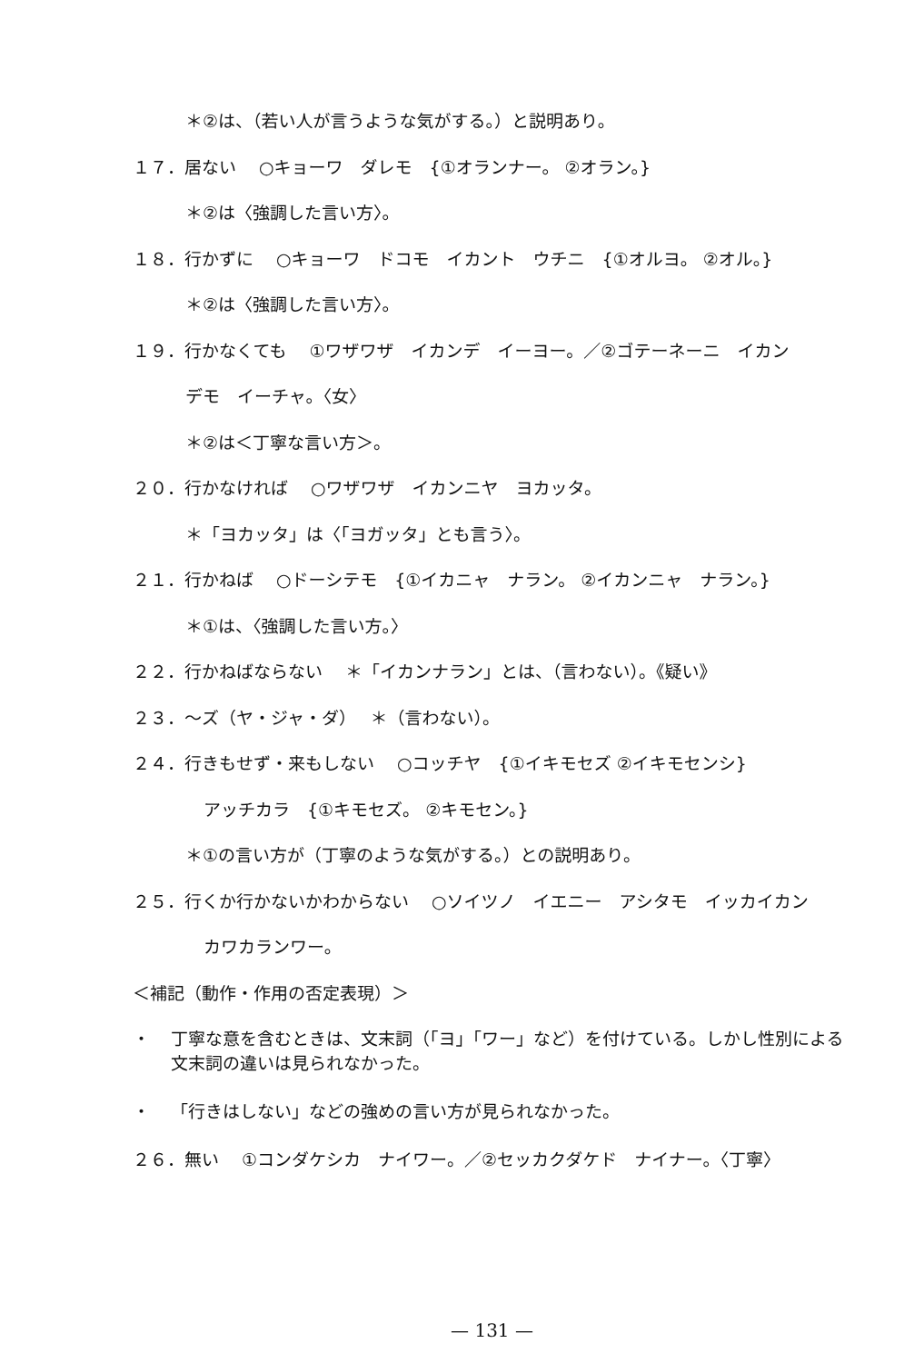＊②は、（若い人が言うような気がする。）と説明あり。
１７．居ない　 ○キョーワ　ダレモ　{①オランナー。 ②オラン。}
＊②は〈強調した言い方〉。
１８．行かずに　 ○キョーワ　ドコモ　イカント　ウチニ　{①オルヨ。 ②オル。}
＊②は〈強調した言い方〉。
１９．行かなくても　 ①ワザワザ　イカンデ　イーヨー。／②ゴテーネーニ　イカン
デモ　イーチャ。〈女〉
＊②は＜丁寧な言い方＞。
２０．行かなければ　 ○ワザワザ　イカンニヤ　ヨカッタ。
＊「ヨカッタ」は〈「ヨガッタ」とも言う〉。
２１．行かねば　 ○ドーシテモ　{①イカニャ　ナラン。 ②イカンニャ　ナラン。}
＊①は、〈強調した言い方。〉
２２．行かねばならない　 ＊「イカンナラン」とは、（言わない）。《疑い》
２３．～ズ（ヤ・ジャ・ダ）　 ＊（言わない）。
２４．行きもせず・来もしない　 ○コッチヤ　{①イキモセズ ②イキモセンシ}
アッチカラ　{①キモセズ。 ②キモセン。}
＊①の言い方が（丁寧のような気がする。）との説明あり。
２５．行くか行かないかわからない　 ○ソイツノ　イエニー　アシタモ　イッカイカン
カワカランワー。
＜補記（動作・作用の否定表現）＞
・ 丁寧な意を含むときは、文末詞（「ヨ」「ワー」など）を付けている。しかし性別による文末詞の違いは見られなかった。
・ 「行きはしない」などの強めの言い方が見られなかった。
２６．無い　 ①コンダケシカ　ナイワー。／②セッカクダケド　ナイナー。〈丁寧〉
— 131 —